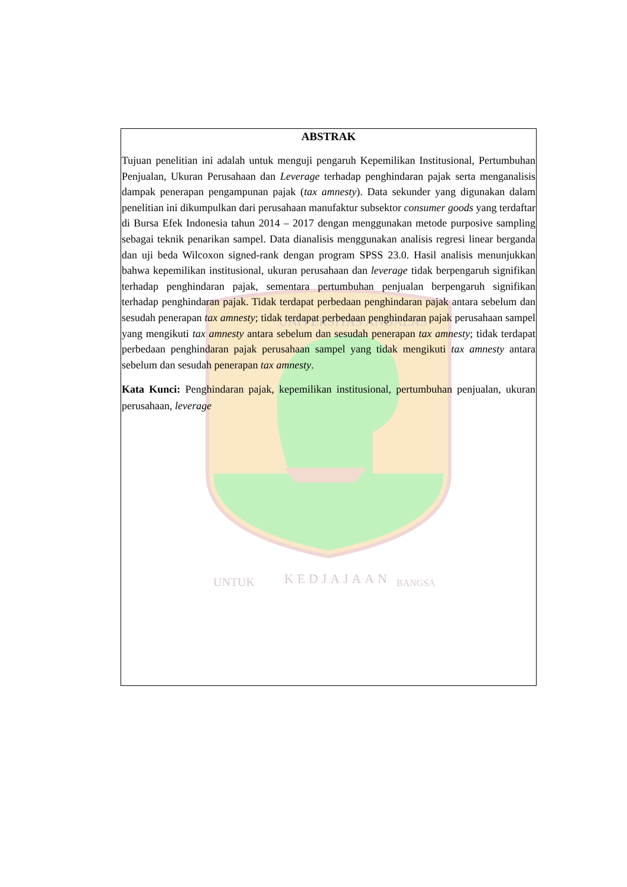UNIVERSITAS ANDALAS
UNTUK
KEDJAJAAN
BANGSA
ABSTRAK
Tujuan penelitian ini adalah untuk menguji pengaruh Kepemilikan Institusional, Pertumbuhan Penjualan, Ukuran Perusahaan dan Leverage terhadap penghindaran pajak serta menganalisis dampak penerapan pengampunan pajak (tax amnesty). Data sekunder yang digunakan dalam penelitian ini dikumpulkan dari perusahaan manufaktur subsektor consumer goods yang terdaftar di Bursa Efek Indonesia tahun 2014 – 2017 dengan menggunakan metode purposive sampling sebagai teknik penarikan sampel. Data dianalisis menggunakan analisis regresi linear berganda dan uji beda Wilcoxon signed-rank dengan program SPSS 23.0. Hasil analisis menunjukkan bahwa kepemilikan institusional, ukuran perusahaan dan leverage tidak berpengaruh signifikan terhadap penghindaran pajak, sementara pertumbuhan penjualan berpengaruh signifikan terhadap penghindaran pajak. Tidak terdapat perbedaan penghindaran pajak antara sebelum dan sesudah penerapan tax amnesty; tidak terdapat perbedaan penghindaran pajak perusahaan sampel yang mengikuti tax amnesty antara sebelum dan sesudah penerapan tax amnesty; tidak terdapat perbedaan penghindaran pajak perusahaan sampel yang tidak mengikuti tax amnesty antara sebelum dan sesudah penerapan tax amnesty.
Kata Kunci: Penghindaran pajak, kepemilikan institusional, pertumbuhan penjualan, ukuran perusahaan, leverage